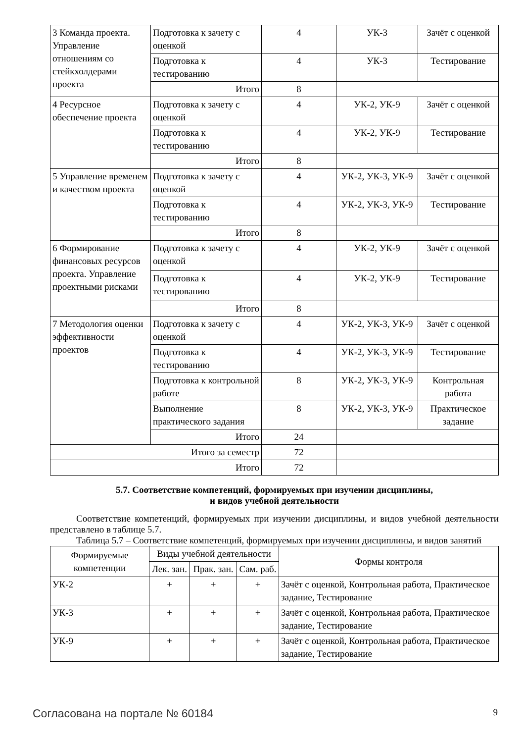| 3 Команда проекта. Управление отношениям со стейкхолдерами проекта | Подготовка к зачету с оценкой | 4 | УК-3 | Зачёт с оценкой |
| | Подготовка к тестированию | 4 | УК-3 | Тестирование |
| | Итого | 8 | | |
| 4 Ресурсное обеспечение проекта | Подготовка к зачету с оценкой | 4 | УК-2, УК-9 | Зачёт с оценкой |
| | Подготовка к тестированию | 4 | УК-2, УК-9 | Тестирование |
| | Итого | 8 | | |
| 5 Управление временем и качеством проекта | Подготовка к зачету с оценкой | 4 | УК-2, УК-3, УК-9 | Зачёт с оценкой |
| | Подготовка к тестированию | 4 | УК-2, УК-3, УК-9 | Тестирование |
| | Итого | 8 | | |
| 6 Формирование финансовых ресурсов проекта. Управление проектными рисками | Подготовка к зачету с оценкой | 4 | УК-2, УК-9 | Зачёт с оценкой |
| | Подготовка к тестированию | 4 | УК-2, УК-9 | Тестирование |
| | Итого | 8 | | |
| 7 Методология оценки эффективности проектов | Подготовка к зачету с оценкой | 4 | УК-2, УК-3, УК-9 | Зачёт с оценкой |
| | Подготовка к тестированию | 4 | УК-2, УК-3, УК-9 | Тестирование |
| | Подготовка к контрольной работе | 8 | УК-2, УК-3, УК-9 | Контрольная работа |
| | Выполнение практического задания | 8 | УК-2, УК-3, УК-9 | Практическое задание |
| | Итого | 24 | | |
| Итого за семестр | | 72 | | |
| Итого | | 72 | | |
5.7. Соответствие компетенций, формируемых при изучении дисциплины,
и видов учебной деятельности
Соответствие компетенций, формируемых при изучении дисциплины, и видов учебной деятельности представлено в таблице 5.7.
Таблица 5.7 – Соответствие компетенций, формируемых при изучении дисциплины, и видов занятий
| Формируемые компетенции | Виды учебной деятельности | | | Формы контроля |
| --- | --- | --- | --- | --- |
| | Лек. зан. | Прак. зан. | Сам. раб. | |
| УК-2 | + | + | + | Зачёт с оценкой, Контрольная работа, Практическое задание, Тестирование |
| УК-3 | + | + | + | Зачёт с оценкой, Контрольная работа, Практическое задание, Тестирование |
| УК-9 | + | + | + | Зачёт с оценкой, Контрольная работа, Практическое задание, Тестирование |
Согласована на портале № 60184 9